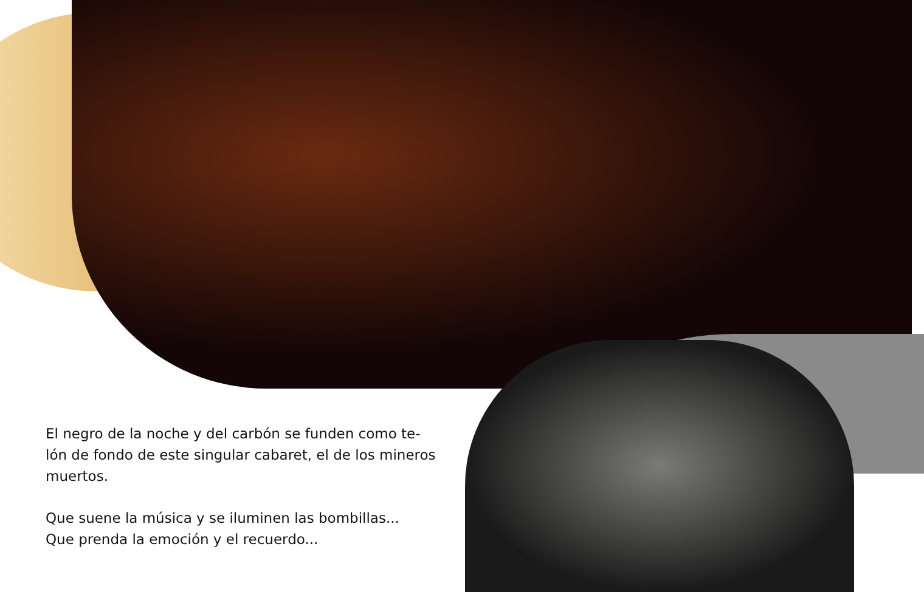El negro de la noche y del carbón se funden como te-lón de fondo de este singular cabaret, el de los mineros muertos.
Que suene la música y se iluminen las bombillas...
Que prenda la emoción y el recuerdo...